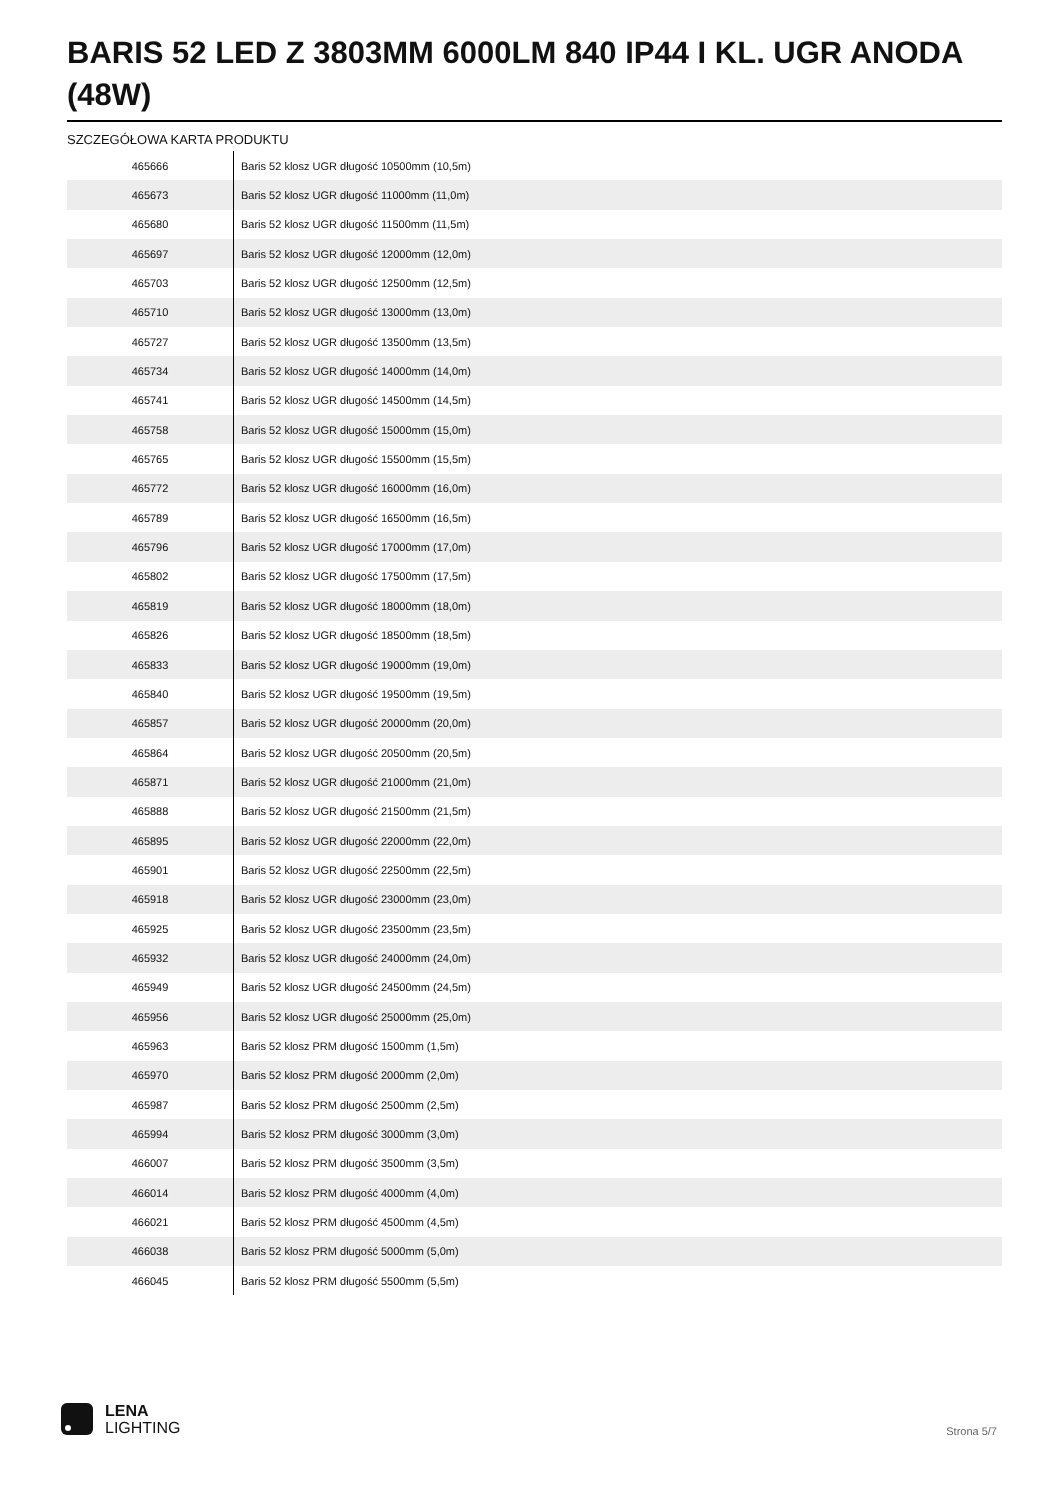BARIS 52 LED Z 3803MM 6000LM 840 IP44 I KL. UGR ANODA (48W)
SZCZEGÓŁOWA KARTA PRODUKTU
| 465666 | Baris 52 klosz UGR długość 10500mm (10,5m) |
| 465673 | Baris 52 klosz UGR długość 11000mm (11,0m) |
| 465680 | Baris 52 klosz UGR długość 11500mm (11,5m) |
| 465697 | Baris 52 klosz UGR długość 12000mm (12,0m) |
| 465703 | Baris 52 klosz UGR długość 12500mm (12,5m) |
| 465710 | Baris 52 klosz UGR długość 13000mm (13,0m) |
| 465727 | Baris 52 klosz UGR długość 13500mm (13,5m) |
| 465734 | Baris 52 klosz UGR długość 14000mm (14,0m) |
| 465741 | Baris 52 klosz UGR długość 14500mm (14,5m) |
| 465758 | Baris 52 klosz UGR długość 15000mm (15,0m) |
| 465765 | Baris 52 klosz UGR długość 15500mm (15,5m) |
| 465772 | Baris 52 klosz UGR długość 16000mm (16,0m) |
| 465789 | Baris 52 klosz UGR długość 16500mm (16,5m) |
| 465796 | Baris 52 klosz UGR długość 17000mm (17,0m) |
| 465802 | Baris 52 klosz UGR długość 17500mm (17,5m) |
| 465819 | Baris 52 klosz UGR długość 18000mm (18,0m) |
| 465826 | Baris 52 klosz UGR długość 18500mm (18,5m) |
| 465833 | Baris 52 klosz UGR długość 19000mm (19,0m) |
| 465840 | Baris 52 klosz UGR długość 19500mm (19,5m) |
| 465857 | Baris 52 klosz UGR długość 20000mm (20,0m) |
| 465864 | Baris 52 klosz UGR długość 20500mm (20,5m) |
| 465871 | Baris 52 klosz UGR długość 21000mm (21,0m) |
| 465888 | Baris 52 klosz UGR długość 21500mm (21,5m) |
| 465895 | Baris 52 klosz UGR długość 22000mm (22,0m) |
| 465901 | Baris 52 klosz UGR długość 22500mm (22,5m) |
| 465918 | Baris 52 klosz UGR długość 23000mm (23,0m) |
| 465925 | Baris 52 klosz UGR długość 23500mm (23,5m) |
| 465932 | Baris 52 klosz UGR długość 24000mm (24,0m) |
| 465949 | Baris 52 klosz UGR długość 24500mm (24,5m) |
| 465956 | Baris 52 klosz UGR długość 25000mm (25,0m) |
| 465963 | Baris 52 klosz PRM długość 1500mm (1,5m) |
| 465970 | Baris 52 klosz PRM długość 2000mm (2,0m) |
| 465987 | Baris 52 klosz PRM długość 2500mm (2,5m) |
| 465994 | Baris 52 klosz PRM długość 3000mm (3,0m) |
| 466007 | Baris 52 klosz PRM długość 3500mm (3,5m) |
| 466014 | Baris 52 klosz PRM długość 4000mm (4,0m) |
| 466021 | Baris 52 klosz PRM długość 4500mm (4,5m) |
| 466038 | Baris 52 klosz PRM długość 5000mm (5,0m) |
| 466045 | Baris 52 klosz PRM długość 5500mm (5,5m) |
LENA
LIGHTING
Strona 5/7